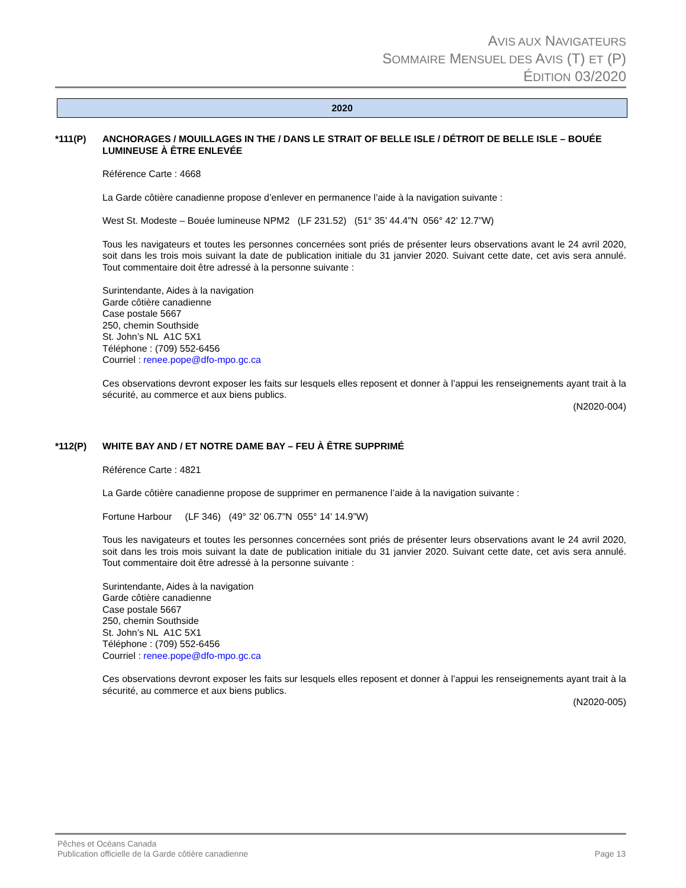AVIS AUX NAVIGATEURS
SOMMAIRE MENSUEL DES AVIS (T) ET (P)
ÉDITION 03/2020
2020
*111(P) ANCHORAGES / MOUILLAGES IN THE / DANS LE STRAIT OF BELLE ISLE / DÉTROIT DE BELLE ISLE – BOUÉE LUMINEUSE À ÊTRE ENLEVÉE
Référence Carte : 4668
La Garde côtière canadienne propose d’enlever en permanence l’aide à la navigation suivante :
West St. Modeste – Bouée lumineuse NPM2 (LF 231.52) (51° 35’ 44.4”N 056° 42’ 12.7”W)
Tous les navigateurs et toutes les personnes concernées sont priés de présenter leurs observations avant le 24 avril 2020, soit dans les trois mois suivant la date de publication initiale du 31 janvier 2020. Suivant cette date, cet avis sera annulé. Tout commentaire doit être adressé à la personne suivante :
Surintendante, Aides à la navigation
Garde côtière canadienne
Case postale 5667
250, chemin Southside
St. John’s NL A1C 5X1
Téléphone : (709) 552-6456
Courriel : renee.pope@dfo-mpo.gc.ca
Ces observations devront exposer les faits sur lesquels elles reposent et donner à l’appui les renseignements ayant trait à la sécurité, au commerce et aux biens publics.
(N2020-004)
*112(P) WHITE BAY AND / ET NOTRE DAME BAY – FEU À ÊTRE SUPPRIMÉ
Référence Carte : 4821
La Garde côtière canadienne propose de supprimer en permanence l’aide à la navigation suivante :
Fortune Harbour (LF 346) (49° 32’ 06.7”N 055° 14’ 14.9”W)
Tous les navigateurs et toutes les personnes concernées sont priés de présenter leurs observations avant le 24 avril 2020, soit dans les trois mois suivant la date de publication initiale du 31 janvier 2020. Suivant cette date, cet avis sera annulé. Tout commentaire doit être adressé à la personne suivante :
Surintendante, Aides à la navigation
Garde côtière canadienne
Case postale 5667
250, chemin Southside
St. John’s NL A1C 5X1
Téléphone : (709) 552-6456
Courriel : renee.pope@dfo-mpo.gc.ca
Ces observations devront exposer les faits sur lesquels elles reposent et donner à l’appui les renseignements ayant trait à la sécurité, au commerce et aux biens publics.
(N2020-005)
Pêches et Océans Canada
Publication officielle de la Garde côtière canadienne Page 13